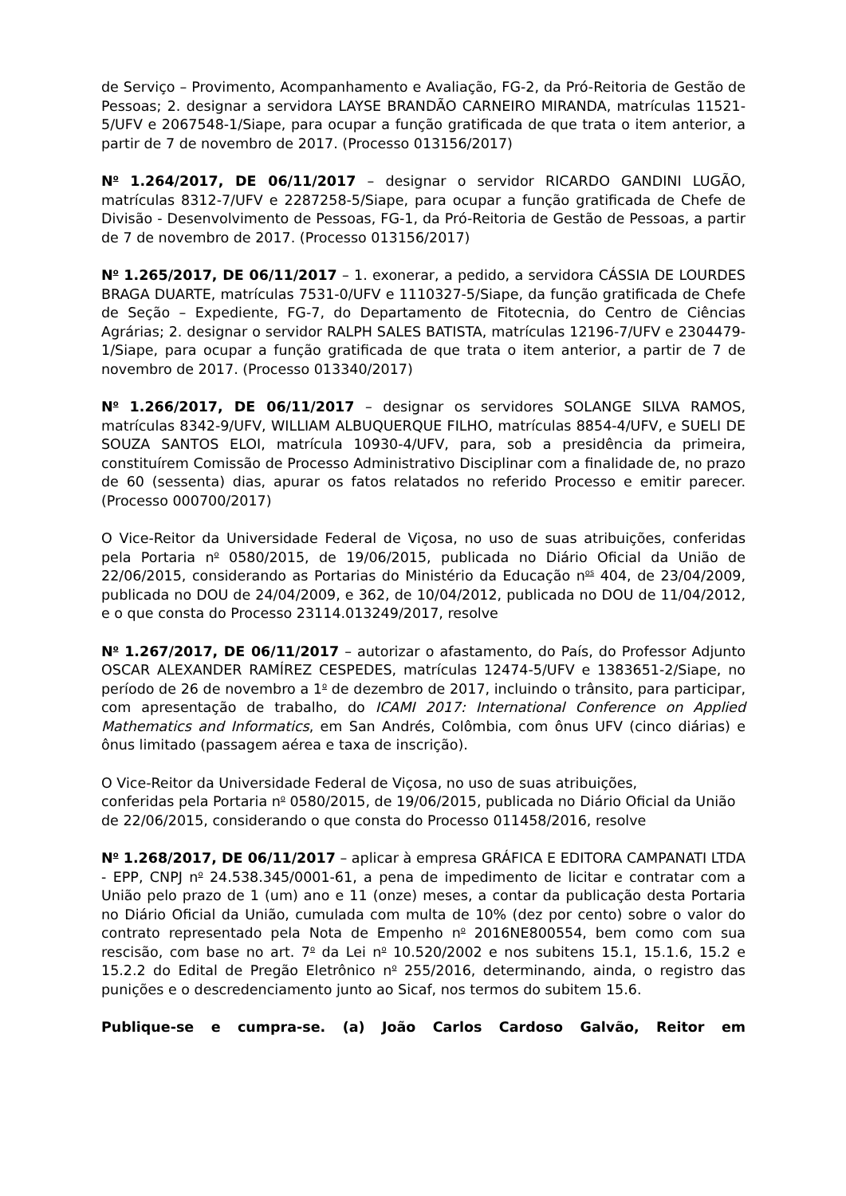de Serviço – Provimento, Acompanhamento e Avaliação, FG-2, da Pró-Reitoria de Gestão de Pessoas; 2. designar a servidora LAYSE BRANDÃO CARNEIRO MIRANDA, matrículas 11521-5/UFV e 2067548-1/Siape, para ocupar a função gratificada de que trata o item anterior, a partir de 7 de novembro de 2017. (Processo 013156/2017)
N<sup>o</sup> 1.264/2017, DE 06/11/2017 – designar o servidor RICARDO GANDINI LUGÃO, matrículas 8312-7/UFV e 2287258-5/Siape, para ocupar a função gratificada de Chefe de Divisão - Desenvolvimento de Pessoas, FG-1, da Pró-Reitoria de Gestão de Pessoas, a partir de 7 de novembro de 2017. (Processo 013156/2017)
N<sup>o</sup> 1.265/2017, DE 06/11/2017 – 1. exonerar, a pedido, a servidora CÁSSIA DE LOURDES BRAGA DUARTE, matrículas 7531-0/UFV e 1110327-5/Siape, da função gratificada de Chefe de Seção – Expediente, FG-7, do Departamento de Fitotecnia, do Centro de Ciências Agrárias; 2. designar o servidor RALPH SALES BATISTA, matrículas 12196-7/UFV e 2304479-1/Siape, para ocupar a função gratificada de que trata o item anterior, a partir de 7 de novembro de 2017. (Processo 013340/2017)
N<sup>o</sup> 1.266/2017, DE 06/11/2017 – designar os servidores SOLANGE SILVA RAMOS, matrículas 8342-9/UFV, WILLIAM ALBUQUERQUE FILHO, matrículas 8854-4/UFV, e SUELI DE SOUZA SANTOS ELOI, matrícula 10930-4/UFV, para, sob a presidência da primeira, constituírem Comissão de Processo Administrativo Disciplinar com a finalidade de, no prazo de 60 (sessenta) dias, apurar os fatos relatados no referido Processo e emitir parecer. (Processo 000700/2017)
O Vice-Reitor da Universidade Federal de Viçosa, no uso de suas atribuições, conferidas pela Portaria n<sup>o</sup> 0580/2015, de 19/06/2015, publicada no Diário Oficial da União de 22/06/2015, considerando as Portarias do Ministério da Educação n<sup>os</sup> 404, de 23/04/2009, publicada no DOU de 24/04/2009, e 362, de 10/04/2012, publicada no DOU de 11/04/2012, e o que consta do Processo 23114.013249/2017, resolve
N<sup>o</sup> 1.267/2017, DE 06/11/2017 – autorizar o afastamento, do País, do Professor Adjunto OSCAR ALEXANDER RAMÍREZ CESPEDES, matrículas 12474-5/UFV e 1383651-2/Siape, no período de 26 de novembro a 1<sup>o</sup> de dezembro de 2017, incluindo o trânsito, para participar, com apresentação de trabalho, do ICAMI 2017: International Conference on Applied Mathematics and Informatics, em San Andrés, Colômbia, com ônus UFV (cinco diárias) e ônus limitado (passagem aérea e taxa de inscrição).
O Vice-Reitor da Universidade Federal de Viçosa, no uso de suas atribuições,
conferidas pela Portaria n<sup>o</sup> 0580/2015, de 19/06/2015, publicada no Diário Oficial da União de 22/06/2015, considerando o que consta do Processo 011458/2016, resolve
N<sup>o</sup> 1.268/2017, DE 06/11/2017 – aplicar à empresa GRÁFICA E EDITORA CAMPANATI LTDA - EPP, CNPJ n<sup>o</sup> 24.538.345/0001-61, a pena de impedimento de licitar e contratar com a União pelo prazo de 1 (um) ano e 11 (onze) meses, a contar da publicação desta Portaria no Diário Oficial da União, cumulada com multa de 10% (dez por cento) sobre o valor do contrato representado pela Nota de Empenho n<sup>o</sup> 2016NE800554, bem como com sua rescisão, com base no art. 7<sup>o</sup> da Lei n<sup>o</sup> 10.520/2002 e nos subitens 15.1, 15.1.6, 15.2 e 15.2.2 do Edital de Pregão Eletrônico n<sup>o</sup> 255/2016, determinando, ainda, o registro das punições e o descredenciamento junto ao Sicaf, nos termos do subitem 15.6.
Publique-se e cumpra-se. (a) João Carlos Cardoso Galvão, Reitor em